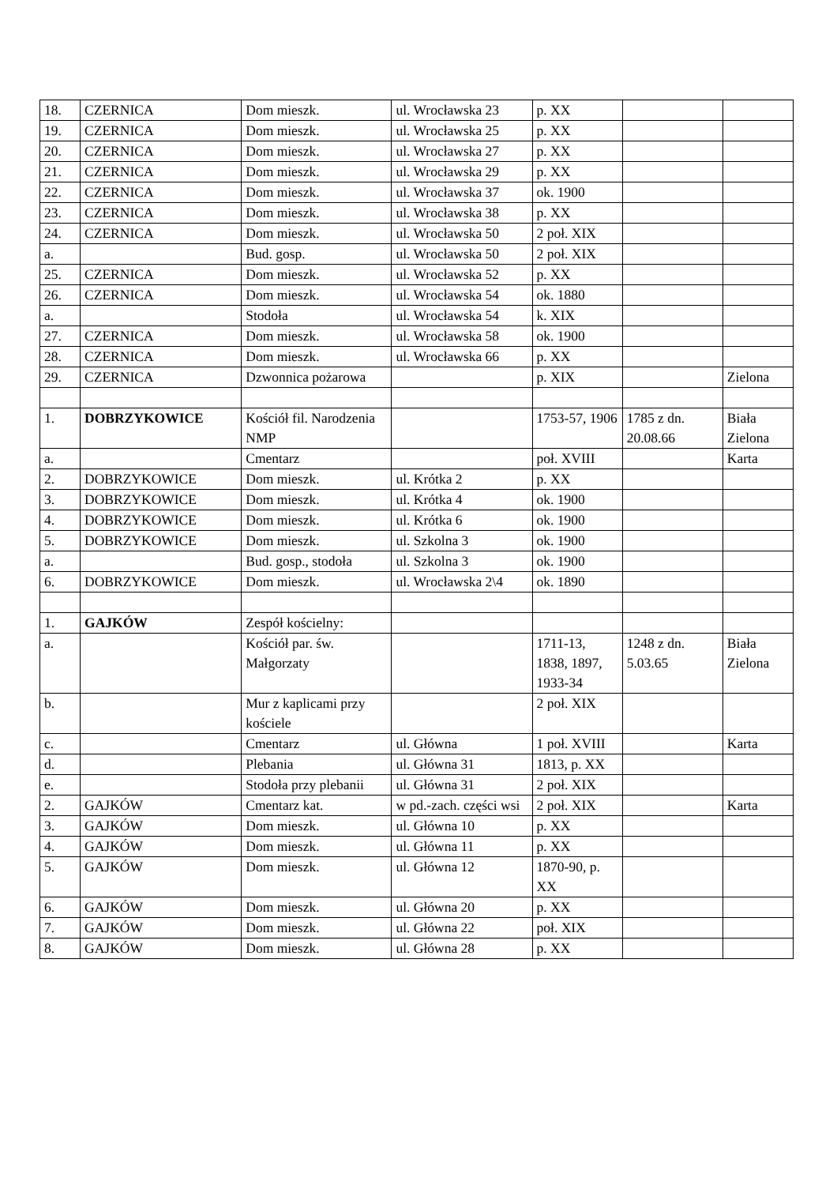| 18. | CZERNICA | Dom mieszk. | ul. Wrocławska 23 | p. XX | | |
| 19. | CZERNICA | Dom mieszk. | ul. Wrocławska 25 | p. XX | | |
| 20. | CZERNICA | Dom mieszk. | ul. Wrocławska 27 | p. XX | | |
| 21. | CZERNICA | Dom mieszk. | ul. Wrocławska 29 | p. XX | | |
| 22. | CZERNICA | Dom mieszk. | ul. Wrocławska 37 | ok. 1900 | | |
| 23. | CZERNICA | Dom mieszk. | ul. Wrocławska 38 | p. XX | | |
| 24. | CZERNICA | Dom mieszk. | ul. Wrocławska 50 | 2 poł. XIX | | |
| a. | | Bud. gosp. | ul. Wrocławska 50 | 2 poł. XIX | | |
| 25. | CZERNICA | Dom mieszk. | ul. Wrocławska 52 | p. XX | | |
| 26. | CZERNICA | Dom mieszk. | ul. Wrocławska 54 | ok. 1880 | | |
| a. | | Stodoła | ul. Wrocławska 54 | k. XIX | | |
| 27. | CZERNICA | Dom mieszk. | ul. Wrocławska 58 | ok. 1900 | | |
| 28. | CZERNICA | Dom mieszk. | ul. Wrocławska 66 | p. XX | | |
| 29. | CZERNICA | Dzwonnica pożarowa | | p. XIX | | Zielona |
| 1. | DOBRZYKOWICE | Kościół fil. Narodzenia NMP | | 1753-57, 1906 | 1785 z dn. 20.08.66 | Biała Zielona |
| a. | | Cmentarz | | poł. XVIII | | Karta |
| 2. | DOBRZYKOWICE | Dom mieszk. | ul. Krótka 2 | p. XX | | |
| 3. | DOBRZYKOWICE | Dom mieszk. | ul. Krótka 4 | ok. 1900 | | |
| 4. | DOBRZYKOWICE | Dom mieszk. | ul. Krótka 6 | ok. 1900 | | |
| 5. | DOBRZYKOWICE | Dom mieszk. | ul. Szkolna 3 | ok. 1900 | | |
| a. | | Bud. gosp., stodoła | ul. Szkolna 3 | ok. 1900 | | |
| 6. | DOBRZYKOWICE | Dom mieszk. | ul. Wrocławska 2\4 | ok. 1890 | | |
| 1. | GAJKÓW | Zespół kościelny: | | | | |
| a. | | Kościół par. św. Małgorzaty | | 1711-13, 1838, 1897, 1933-34 | 1248 z dn. 5.03.65 | Biała Zielona |
| b. | | Mur z kaplicami przy kościele | | 2 poł. XIX | | |
| c. | | Cmentarz | ul. Główna | 1 poł. XVIII | | Karta |
| d. | | Plebania | ul. Główna 31 | 1813, p. XX | | |
| e. | | Stodoła przy plebanii | ul. Główna 31 | 2 poł. XIX | | |
| 2. | GAJKÓW | Cmentarz kat. | w pd.-zach. części wsi | 2 poł. XIX | | Karta |
| 3. | GAJKÓW | Dom mieszk. | ul. Główna 10 | p. XX | | |
| 4. | GAJKÓW | Dom mieszk. | ul. Główna 11 | p. XX | | |
| 5. | GAJKÓW | Dom mieszk. | ul. Główna 12 | 1870-90, p. XX | | |
| 6. | GAJKÓW | Dom mieszk. | ul. Główna 20 | p. XX | | |
| 7. | GAJKÓW | Dom mieszk. | ul. Główna 22 | poł. XIX | | |
| 8. | GAJKÓW | Dom mieszk. | ul. Główna 28 | p. XX | | |